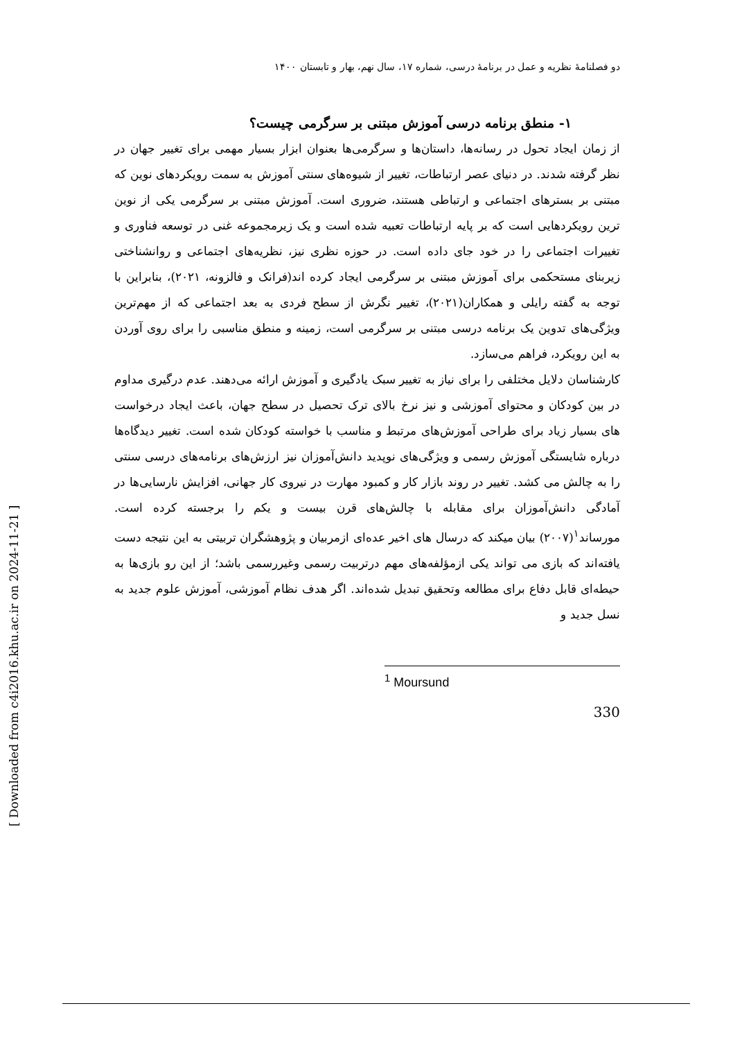[ Downloaded from c4i2016.khu.ac.ir on 2024-11-21 ]
دو فصلنامهٔ نظریه و عمل در برنامهٔ درسی، شماره ۱۷، سال نهم، بهار و تابستان ۱۴۰۰
۱- منطق برنامه درسی آموزش مبتنی بر سرگرمی چیست؟
از زمان ایجاد تحول در رسانه‌ها، داستان‌ها و سرگرمی‌ها بعنوان ابزار بسیار مهمی برای تغییر جهان در نظر گرفته شدند. در دنیای عصر ارتباطات، تغییر از شیوه‌های سنتی آموزش به سمت رویکردهای نوین که مبتنی بر بسترهای اجتماعی و ارتباطی هستند، ضروری است. آموزش مبتنی بر سرگرمی یکی از نوین ترین رویکردهایی است که بر پایه ارتباطات تعبیه شده است و یک زیرمجموعه غنی در توسعه فناوری و تغییرات اجتماعی را در خود جای داده است. در حوزه نظری نیز، نظریه‌های اجتماعی و روانشناختی زیربنای مستحکمی برای آموزش مبتنی بر سرگرمی ایجاد کرده اند(فرانک و فالزونه، ۲۰۲۱)، بنابراین با توجه به گفته رایلی و همکاران(۲۰۲۱)، تغییر نگرش از سطح فردی به بعد اجتماعی که از مهم‌ترین ویژگی‌های تدوین یک برنامه درسی مبتنی بر سرگرمی است، زمینه و منطق مناسبی را برای روی آوردن به این رویکرد، فراهم می‌سازد.
کارشناسان دلایل مختلفی را برای نیاز به تغییر سبک یادگیری و آموزش ارائه می‌دهند. عدم درگیری مداوم در بین کودکان و محتوای آموزشی و نیز نرخ بالای ترک تحصیل در سطح جهان، باعث ایجاد درخواست های بسیار زیاد برای طراحی آموزش‌های مرتبط و مناسب با خواسته کودکان شده است. تغییر دیدگاه‌ها درباره شایستگی آموزش رسمی و ویژگی‌های نوپدید دانش‌آموزان نیز ارزش‌های برنامه‌های درسی سنتی را به چالش می کشد. تغییر در روند بازار کار و کمبود مهارت در نیروی کار جهانی، افزایش نارسایی‌ها در آمادگی دانش‌آموزان برای مقابله با چالش‌های قرن بیست و یکم را برجسته کرده است. مورساند<sup>۱</sup>(۲۰۰۷) بیان میکند که درسال های اخیر عده‌ای ازمربیان و پژوهشگران تربیتی به این نتیجه دست یافته‌اند که بازی می تواند یکی ازمؤلفه‌های مهم درتربیت رسمی وغیررسمی باشد؛ از این رو بازی‌ها به حیطه‌ای قابل دفاع برای مطالعه وتحقیق تبدیل شده‌اند. اگر هدف نظام آموزشی، آموزش علوم جدید به نسل جدید و
<sup>1</sup> Moursund
330